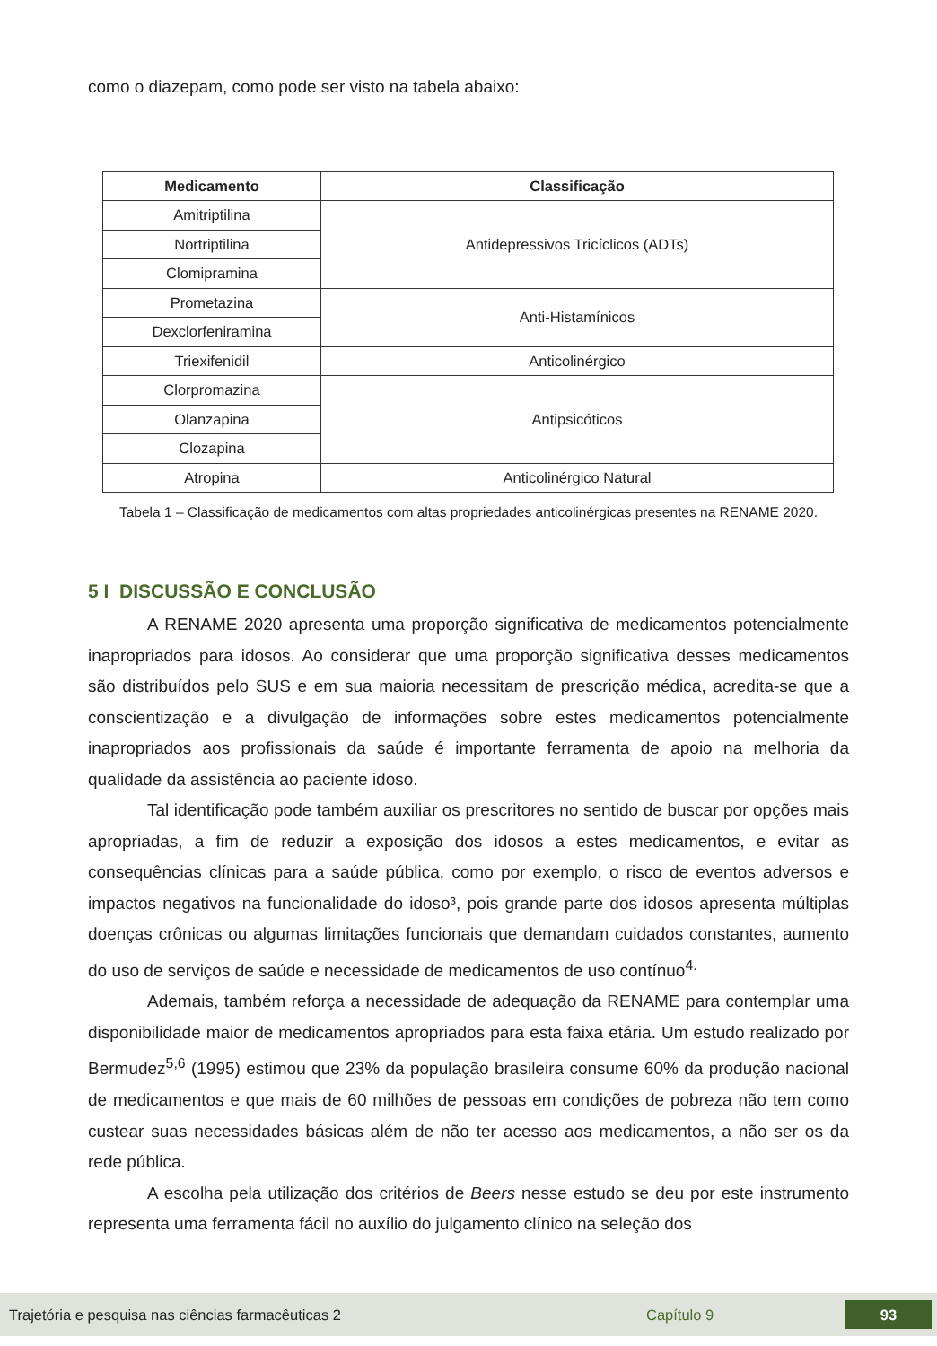como o diazepam, como pode ser visto na tabela abaixo:
| Medicamento | Classificação |
| --- | --- |
| Amitriptilina | Antidepressivos Tricíclicos (ADTs) |
| Nortriptilina | |
| Clomipramina | |
| Prometazina | Anti-Histamínicos |
| Dexclorfeniramina | |
| Triexifenidil | Anticolinérgico |
| Clorpromazina | Antipsicóticos |
| Olanzapina | |
| Clozapina | |
| Atropina | Anticolinérgico Natural |
Tabela 1 – Classificação de medicamentos com altas propriedades anticolinérgicas presentes na RENAME 2020.
5 I DISCUSSÃO E CONCLUSÃO
A RENAME 2020 apresenta uma proporção significativa de medicamentos potencialmente inapropriados para idosos. Ao considerar que uma proporção significativa desses medicamentos são distribuídos pelo SUS e em sua maioria necessitam de prescrição médica, acredita-se que a conscientização e a divulgação de informações sobre estes medicamentos potencialmente inapropriados aos profissionais da saúde é importante ferramenta de apoio na melhoria da qualidade da assistência ao paciente idoso.
Tal identificação pode também auxiliar os prescritores no sentido de buscar por opções mais apropriadas, a fim de reduzir a exposição dos idosos a estes medicamentos, e evitar as consequências clínicas para a saúde pública, como por exemplo, o risco de eventos adversos e impactos negativos na funcionalidade do idoso³, pois grande parte dos idosos apresenta múltiplas doenças crônicas ou algumas limitações funcionais que demandam cuidados constantes, aumento do uso de serviços de saúde e necessidade de medicamentos de uso contínuo<sup>4.</sup>
Ademais, também reforça a necessidade de adequação da RENAME para contemplar uma disponibilidade maior de medicamentos apropriados para esta faixa etária. Um estudo realizado por Bermudez<sup>5,6</sup> (1995) estimou que 23% da população brasileira consume 60% da produção nacional de medicamentos e que mais de 60 milhões de pessoas em condições de pobreza não tem como custear suas necessidades básicas além de não ter acesso aos medicamentos, a não ser os da rede pública.
A escolha pela utilização dos critérios de Beers nesse estudo se deu por este instrumento representa uma ferramenta fácil no auxílio do julgamento clínico na seleção dos
Trajetória e pesquisa nas ciências farmacêuticas 2 Capítulo 9 93